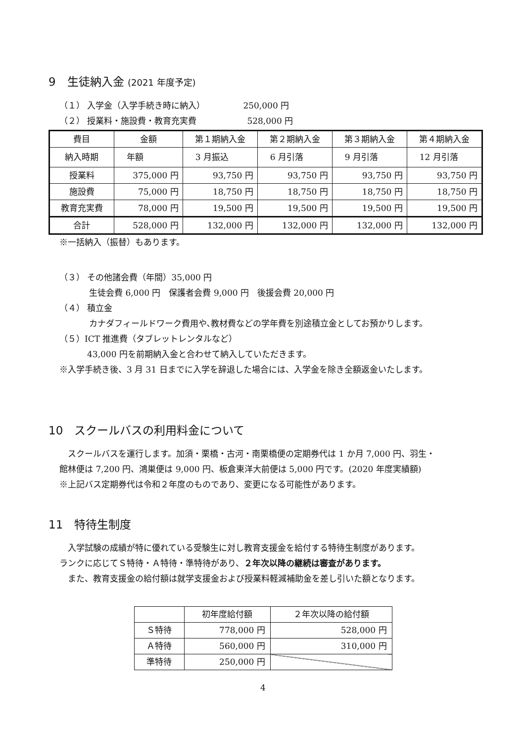9　生徒納入金 (2021 年度予定)
（１） 入学金（入学手続き時に納入）　　　　　250,000 円
（２） 授業料・施設費・教育充実費　　　　　　528,000 円
| 費目 | 金額 | 第１期納入金 | 第２期納入金 | 第３期納入金 | 第４期納入金 |
| 納入時期 | 年額 | 3 月振込 | 6 月引落 | 9 月引落 | 12 月引落 |
| 授業料 | 375,000 円 | 93,750 円 | 93,750 円 | 93,750 円 | 93,750 円 |
| 施設費 | 75,000 円 | 18,750 円 | 18,750 円 | 18,750 円 | 18,750 円 |
| 教育充実費 | 78,000 円 | 19,500 円 | 19,500 円 | 19,500 円 | 19,500 円 |
| 合計 | 528,000 円 | 132,000 円 | 132,000 円 | 132,000 円 | 132,000 円 |
※一括納入（振替）もあります。
（３） その他諸会費（年間）35,000 円
生徒会費 6,000 円　保護者会費 9,000 円　後援会費 20,000 円
（４） 積立金
カナダフィールドワーク費用や､教材費などの学年費を別途積立金としてお預かりします。
（５）ICT 推進費（タブレットレンタルなど）
43,000 円を前期納入金と合わせて納入していただきます。
※入学手続き後、3 月 31 日までに入学を辞退した場合には、入学金を除き全額返金いたします。
10　スクールバスの利用料金について
　スクールバスを運行します。加須・栗橋・古河・南栗橋便の定期券代は 1 か月 7,000 円、羽生・
館林便は 7,200 円、鴻巣便は 9,000 円、板倉東洋大前便は 5,000 円です。(2020 年度実績額)
※上記バス定期券代は令和２年度のものであり、変更になる可能性があります。
11　特待生制度
　入学試験の成績が特に優れている受験生に対し教育支援金を給付する特待生制度があります。
ランクに応じてＳ特待・Ａ特待・準特待があり、２年次以降の継続は審査があります。
　また、教育支援金の給付額は就学支援金および授業料軽減補助金を差し引いた額となります。
| | 初年度給付額 | ２年次以降の給付額 |
| Ｓ特待 | 778,000 円 | 528,000 円 |
| Ａ特待 | 560,000 円 | 310,000 円 |
| 準特待 | 250,000 円 | |
4